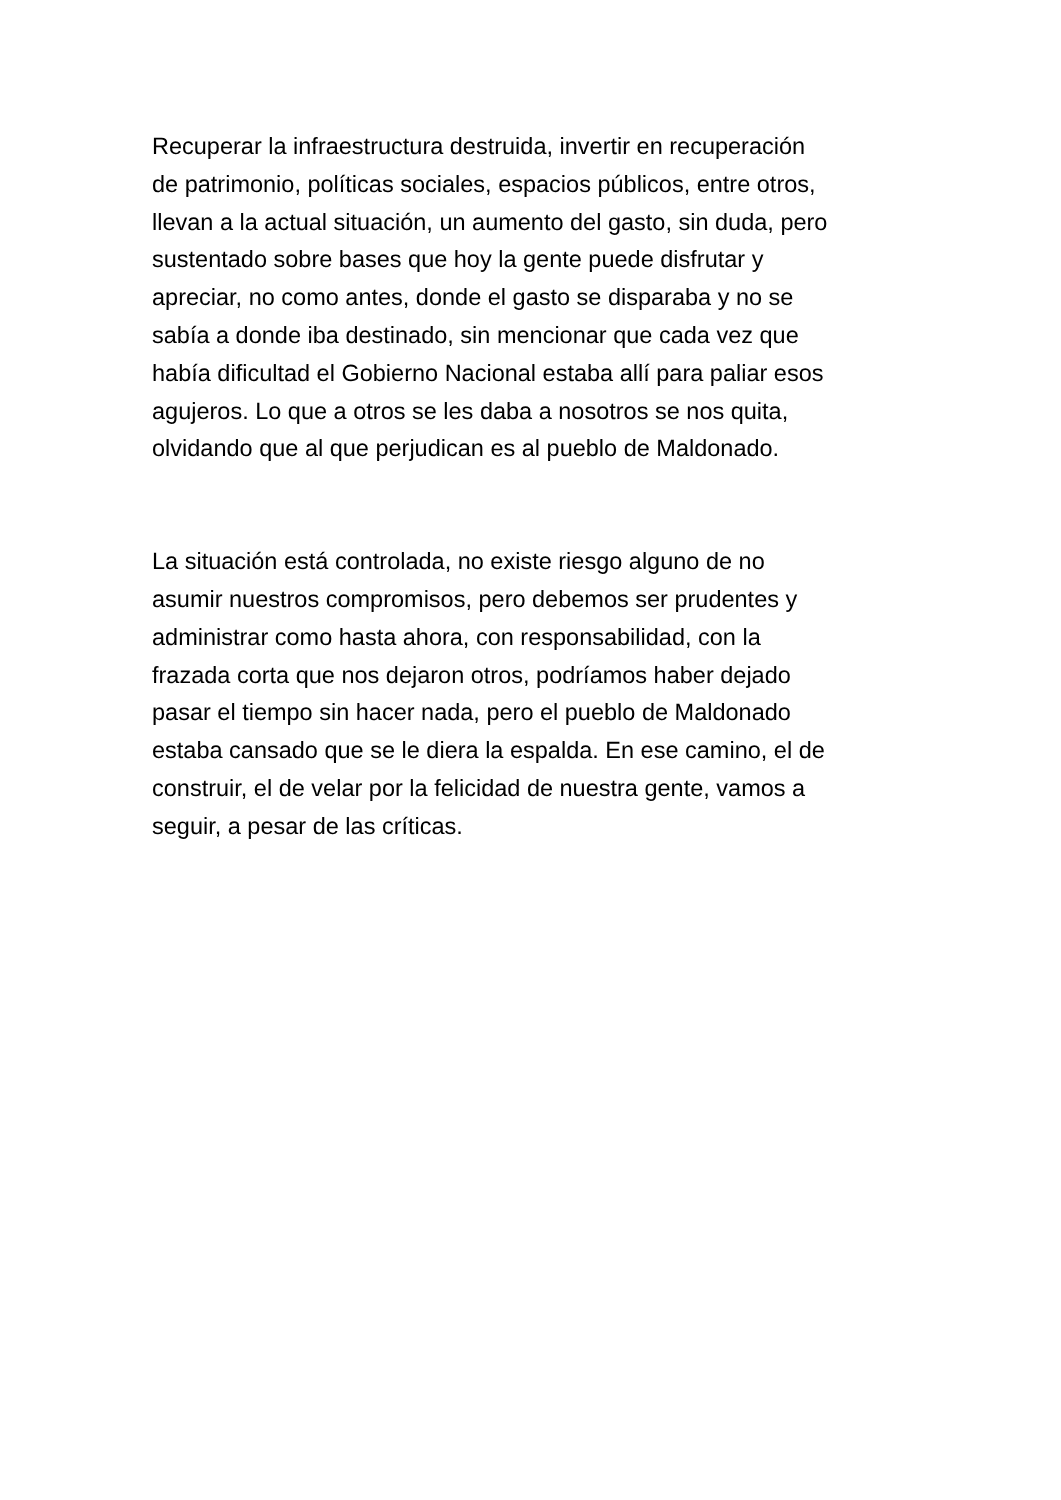Recuperar la infraestructura destruida, invertir en recuperación
de patrimonio, políticas sociales, espacios públicos, entre otros,
llevan a la actual situación, un aumento del gasto, sin duda, pero
sustentado sobre bases que hoy la gente puede disfrutar y
apreciar, no como antes, donde el gasto se disparaba y no se
sabía a donde iba destinado, sin mencionar que cada vez que
había dificultad el Gobierno Nacional estaba allí para paliar esos
agujeros. Lo que a otros se les daba a nosotros se nos quita,
olvidando que al que perjudican es al pueblo de Maldonado.
La situación está controlada, no existe riesgo alguno de no
asumir nuestros compromisos, pero debemos ser prudentes y
administrar como hasta ahora, con responsabilidad, con la
frazada corta que nos dejaron otros, podríamos haber dejado
pasar el tiempo sin hacer nada, pero el pueblo de Maldonado
estaba cansado que se le diera la espalda. En ese camino, el de
construir, el de velar por la felicidad de nuestra gente, vamos a
seguir, a pesar de las críticas.